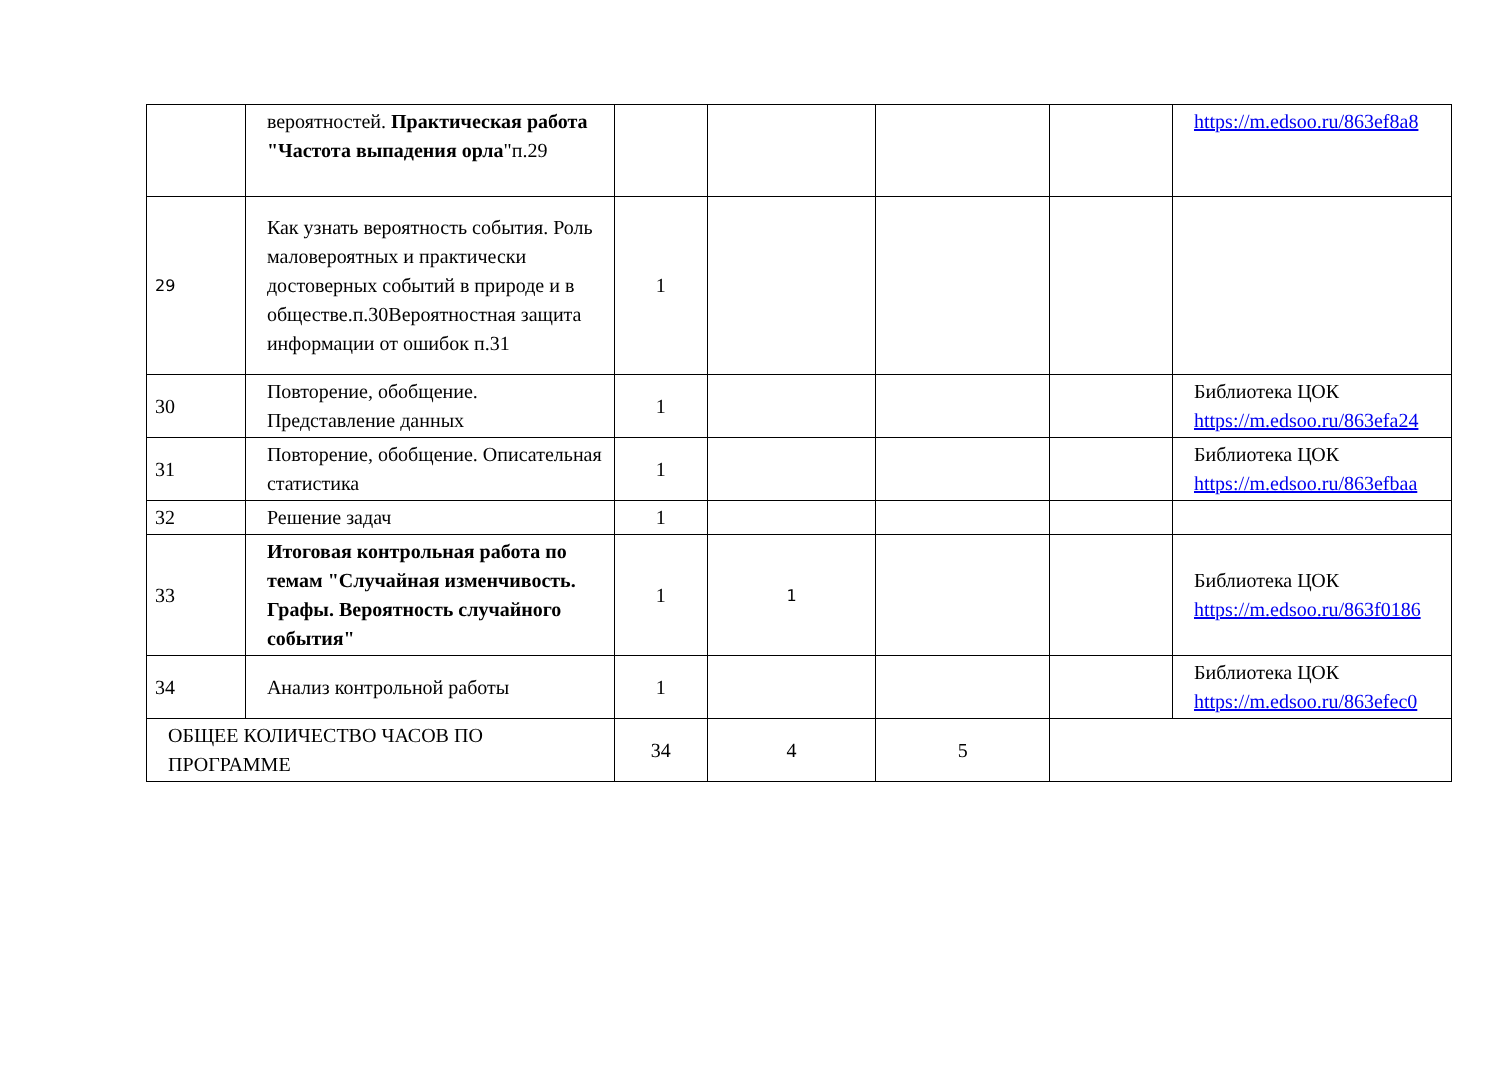| | вероятностей. Практическая работа "Частота выпадения орла "п.29 | | | | | https://m.edsoo.ru/863ef8a8 |
| 29 | Как узнать вероятность события. Роль маловероятных и практически достоверных событий в природе и в обществе.п.30Вероятностная защита информации от ошибок п.31 | 1 | | | | |
| 30 | Повторение, обобщение. Представление данных | 1 | | | | Библиотека ЦОК https://m.edsoo.ru/863efa24 |
| 31 | Повторение, обобщение. Описательная статистика | 1 | | | | Библиотека ЦОК https://m.edsoo.ru/863efbaa |
| 32 | Решение задач | 1 | | | | |
| 33 | Итоговая контрольная работа по темам "Случайная изменчивость. Графы. Вероятность случайного события" | 1 | 1 | | | Библиотека ЦОК https://m.edsoo.ru/863f0186 |
| 34 | Анализ контрольной работы | 1 | | | | Библиотека ЦОК https://m.edsoo.ru/863efec0 |
| ОБЩЕЕ КОЛИЧЕСТВО ЧАСОВ ПО ПРОГРАММЕ | | 34 | 4 | 5 | | |